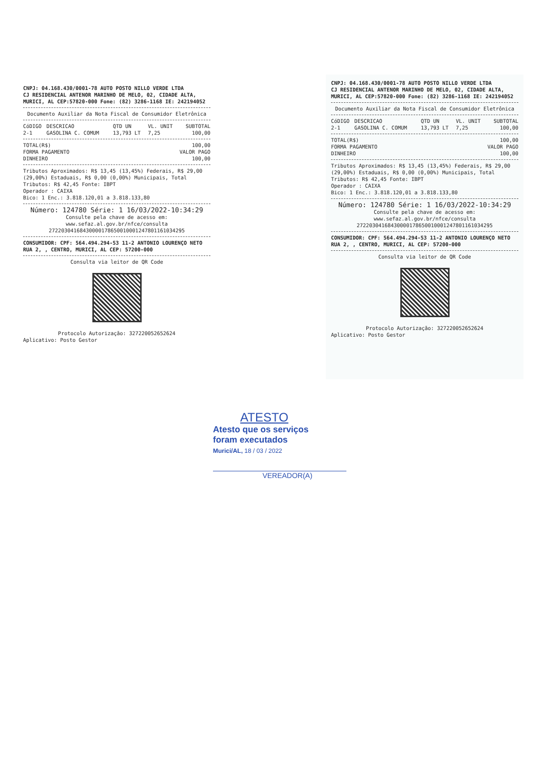CNPJ: 04.168.430/0001-78 AUTO POSTO NILLO VERDE LTDA
CJ RESIDENCIAL ANTENOR MARINHO DE MELO, 02, CIDADE ALTA,
MURICI, AL CEP:57820-000 Fone: (82) 3286-1168 IE: 242194052
Documento Auxiliar da Nota Fiscal de Consumidor Eletrônica
| CóDIGO | DESCRICAO | QTD UN | VL. UNIT | SUBTOTAL |
| --- | --- | --- | --- | --- |
| 2-1 | GASOLINA C. COMUM | 13,793 LT | 7,25 | 100,00 |
| TOTAL(R$) | 100,00 |
| FORMA PAGAMENTO | VALOR PAGO |
| DINHEIRO | 100,00 |
Tributos Aproximados: R$ 13,45 (13,45%) Federais, R$ 29,00 (29,00%) Estaduais, R$ 0,00 (0,00%) Municipais, Total Tributos: R$ 42,45 Fonte: IBPT
Operador : CAIXA
Bico: 1 Enc.: 3.818.120,01 a 3.818.133,80
Número: 124780 Série: 1 16/03/2022-10:34:29
Consulte pela chave de acesso em:
www.sefaz.al.gov.br/nfce/consulta
27220304168430000178650010001247801161034295
CONSUMIDOR: CPF: 564.494.294-53 11-2 ANTONIO LOURENÇO NETO RUA 2, , CENTRO, MURICI, AL CEP: 57200-000
Consulta via leitor de QR Code
Protocolo Autorização: 327220052652624
Aplicativo: Posto Gestor
CNPJ: 04.168.430/0001-78 AUTO POSTO NILLO VERDE LTDA
CJ RESIDENCIAL ANTENOR MARINHO DE MELO, 02, CIDADE ALTA,
MURICI, AL CEP:57820-000 Fone: (82) 3286-1168 IE: 242194052
Documento Auxiliar da Nota Fiscal de Consumidor Eletrônica
| CóDIGO | DESCRICAO | QTD UN | VL. UNIT | SUBTOTAL |
| --- | --- | --- | --- | --- |
| 2-1 | GASOLINA C. COMUM | 13,793 LT | 7,25 | 100,00 |
| TOTAL(R$) | 100,00 |
| FORMA PAGAMENTO | VALOR PAGO |
| DINHEIRO | 100,00 |
Tributos Aproximados: R$ 13,45 (13,45%) Federais, R$ 29,00 (29,00%) Estaduais, R$ 0,00 (0,00%) Municipais, Total Tributos: R$ 42,45 Fonte: IBPT
Operador : CAIXA
Bico: 1 Enc.: 3.818.120,01 a 3.818.133,80
Número: 124780 Série: 1 16/03/2022-10:34:29
Consulte pela chave de acesso em:
www.sefaz.al.gov.br/nfce/consulta
27220304168430000178650010001247801161034295
CONSUMIDOR: CPF: 564.494.294-53 11-2 ANTONIO LOURENÇO NETO RUA 2, , CENTRO, MURICI, AL CEP: 57200-000
Consulta via leitor de QR Code
Protocolo Autorização: 327220052652624
Aplicativo: Posto Gestor
ATESTO
Atesto que os serviços
foram executados
Murici/AL, 18 / 03 / 2022
VEREADOR(A)